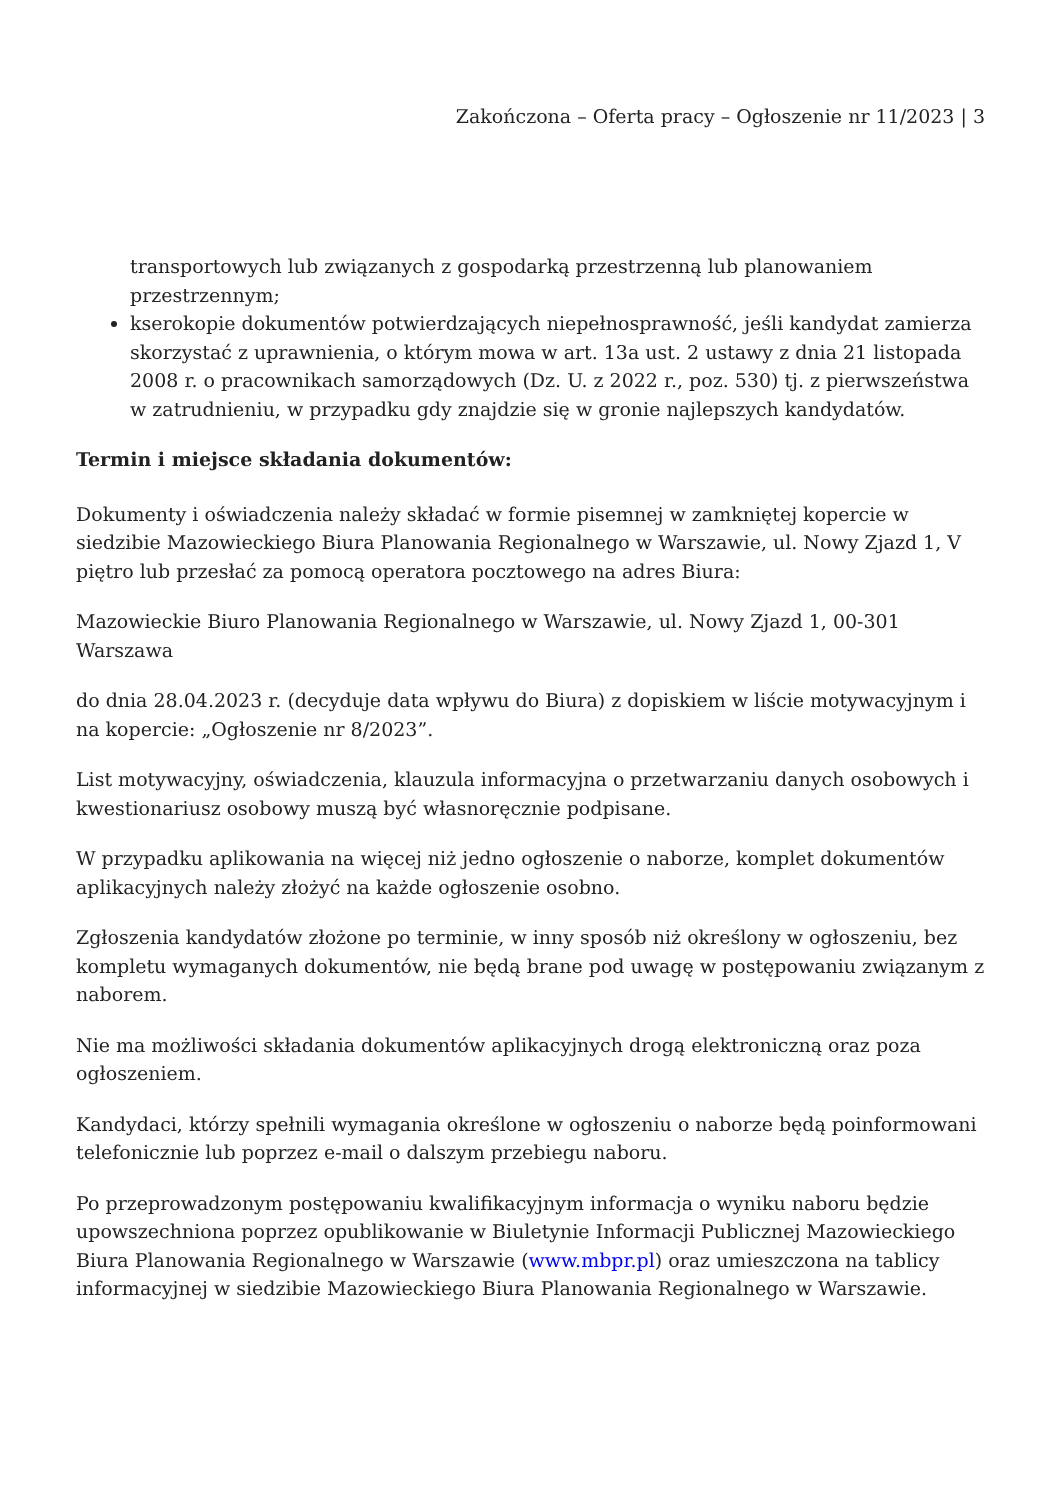Zakończona – Oferta pracy – Ogłoszenie nr 11/2023 | 3
transportowych lub związanych z gospodarką przestrzenną lub planowaniem przestrzennym;
kserokopie dokumentów potwierdzających niepełnosprawność, jeśli kandydat zamierza skorzystać z uprawnienia, o którym mowa w art. 13a ust. 2 ustawy z dnia 21 listopada 2008 r. o pracownikach samorządowych (Dz. U. z 2022 r., poz. 530) tj. z pierwszeństwa w zatrudnieniu, w przypadku gdy znajdzie się w gronie najlepszych kandydatów.
Termin i miejsce składania dokumentów:
Dokumenty i oświadczenia należy składać w formie pisemnej w zamkniętej kopercie w siedzibie Mazowieckiego Biura Planowania Regionalnego w Warszawie, ul. Nowy Zjazd 1, V piętro lub przesłać za pomocą operatora pocztowego na adres Biura:
Mazowieckie Biuro Planowania Regionalnego w Warszawie, ul. Nowy Zjazd 1, 00-301 Warszawa
do dnia 28.04.2023 r. (decyduje data wpływu do Biura) z dopiskiem w liście motywacyjnym i na kopercie: „Ogłoszenie nr 8/2023”.
List motywacyjny, oświadczenia, klauzula informacyjna o przetwarzaniu danych osobowych i kwestionariusz osobowy muszą być własnoręcznie podpisane.
W przypadku aplikowania na więcej niż jedno ogłoszenie o naborze, komplet dokumentów aplikacyjnych należy złożyć na każde ogłoszenie osobno.
Zgłoszenia kandydatów złożone po terminie, w inny sposób niż określony w ogłoszeniu, bez kompletu wymaganych dokumentów, nie będą brane pod uwagę w postępowaniu związanym z naborem.
Nie ma możliwości składania dokumentów aplikacyjnych drogą elektroniczną oraz poza ogłoszeniem.
Kandydaci, którzy spełnili wymagania określone w ogłoszeniu o naborze będą poinformowani telefonicznie lub poprzez e-mail o dalszym przebiegu naboru.
Po przeprowadzonym postępowaniu kwalifikacyjnym informacja o wyniku naboru będzie upowszechniona poprzez opublikowanie w Biuletynie Informacji Publicznej Mazowieckiego Biura Planowania Regionalnego w Warszawie (www.mbpr.pl) oraz umieszczona na tablicy informacyjnej w siedzibie Mazowieckiego Biura Planowania Regionalnego w Warszawie.